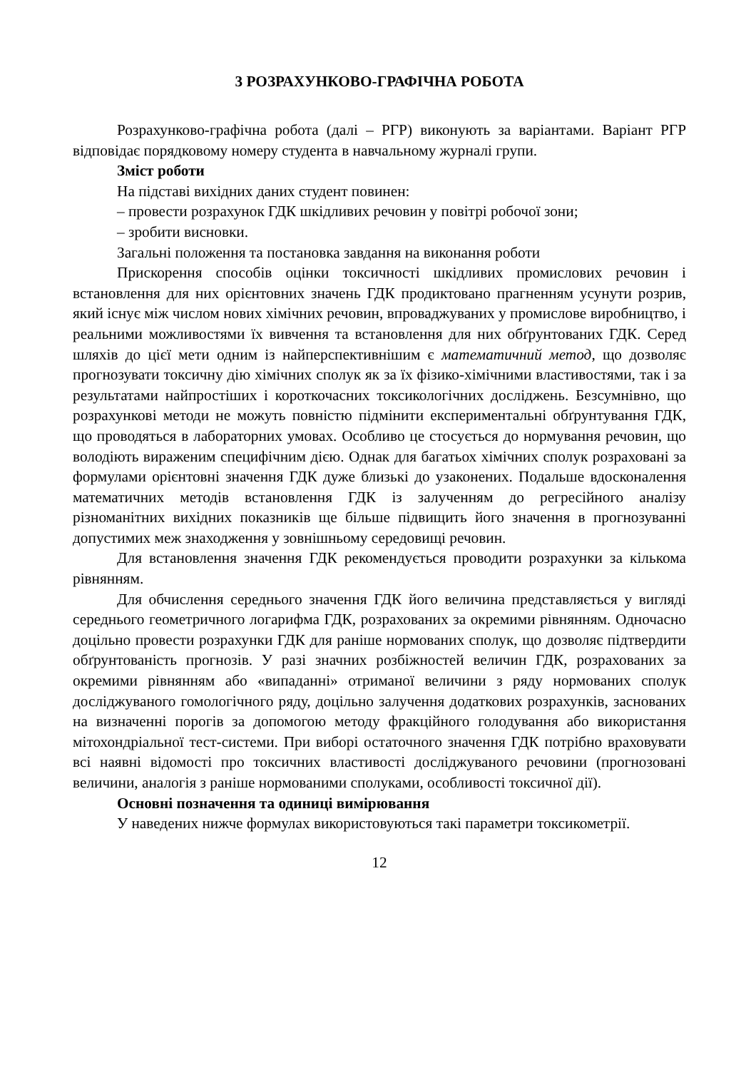3 РОЗРАХУНКОВО-ГРАФІЧНА РОБОТА
Розрахунково-графічна робота (далі – РГР) виконують за варіантами. Варіант РГР відповідає порядковому номеру студента в навчальному журналі групи.
Зміст роботи
На підставі вихідних даних студент повинен:
– провести розрахунок ГДК шкідливих речовин у повітрі робочої зони;
– зробити висновки.
Загальні положення та постановка завдання на виконання роботи
Прискорення способів оцінки токсичності шкідливих промислових речовин і встановлення для них орієнтовних значень ГДК продиктовано прагненням усунути розрив, який існує між числом нових хімічних речовин, впроваджуваних у промислове виробництво, і реальними можливостями їх вивчення та встановлення для них обґрунтованих ГДК. Серед шляхів до цієї мети одним із найперспективнішим є математичний метод, що дозволяє прогнозувати токсичну дію хімічних сполук як за їх фізико-хімічними властивостями, так і за результатами найпростіших і короткочасних токсикологічних досліджень. Безсумнівно, що розрахункові методи не можуть повністю підмінити експериментальні обґрунтування ГДК, що проводяться в лабораторних умовах. Особливо це стосується до нормування речовин, що володіють вираженим специфічним дією. Однак для багатьох хімічних сполук розраховані за формулами орієнтовні значення ГДК дуже близькі до узаконених. Подальше вдосконалення математичних методів встановлення ГДК із залученням до регресійного аналізу різноманітних вихідних показників ще більше підвищить його значення в прогнозуванні допустимих меж знаходження у зовнішньому середовищі речовин.
Для встановлення значення ГДК рекомендується проводити розрахунки за кількома рівнянням.
Для обчислення середнього значення ГДК його величина представляється у вигляді середнього геометричного логарифма ГДК, розрахованих за окремими рівнянням. Одночасно доцільно провести розрахунки ГДК для раніше нормованих сполук, що дозволяє підтвердити обґрунтованість прогнозів. У разі значних розбіжностей величин ГДК, розрахованих за окремими рівнянням або «випаданні» отриманої величини з ряду нормованих сполук досліджуваного гомологічного ряду, доцільно залучення додаткових розрахунків, заснованих на визначенні порогів за допомогою методу фракційного голодування або використання мітохондріальної тест-системи. При виборі остаточного значення ГДК потрібно враховувати всі наявні відомості про токсичних властивості досліджуваного речовини (прогнозовані величини, аналогія з раніше нормованими сполуками, особливості токсичної дії).
Основні позначення та одиниці вимірювання
У наведених нижче формулах використовуються такі параметри токсикометрії.
12